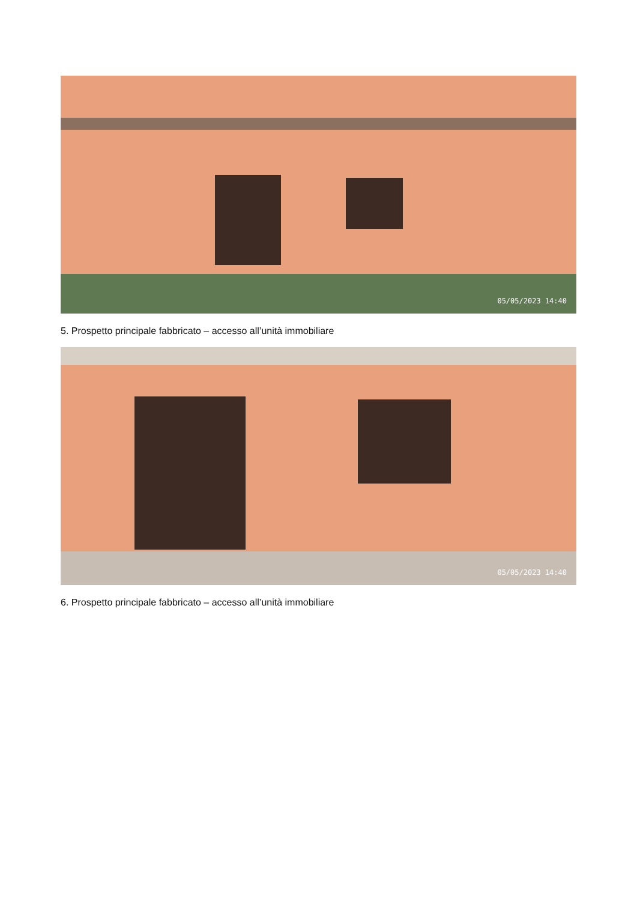05/05/2023 14:40
5. Prospetto principale fabbricato – accesso all’unità immobiliare
05/05/2023 14:40
6. Prospetto principale fabbricato – accesso all’unità immobiliare